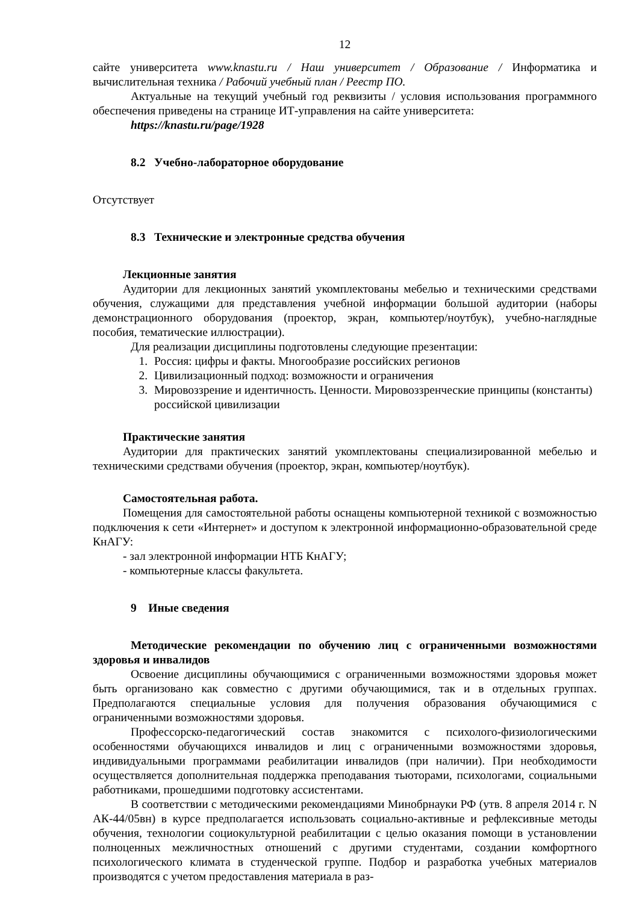12
сайте университета www.knastu.ru / Наш университет / Образование / Информатика и вычислительная техника / Рабочий учебный план / Реестр ПО.
Актуальные на текущий учебный год реквизиты / условия использования программного обеспечения приведены на странице ИТ-управления на сайте университета:
https://knastu.ru/page/1928
8.2 Учебно-лабораторное оборудование
Отсутствует
8.3 Технические и электронные средства обучения
Лекционные занятия
Аудитории для лекционных занятий укомплектованы мебелью и техническими средствами обучения, служащими для представления учебной информации большой аудитории (наборы демонстрационного оборудования (проектор, экран, компьютер/ноутбук), учебно-наглядные пособия, тематические иллюстрации).
Для реализации дисциплины подготовлены следующие презентации:
1. Россия: цифры и факты. Многообразие российских регионов
2. Цивилизационный подход: возможности и ограничения
3. Мировоззрение и идентичность. Ценности. Мировоззренческие принципы (константы) российской цивилизации
Практические занятия
Аудитории для практических занятий укомплектованы специализированной мебелью и техническими средствами обучения (проектор, экран, компьютер/ноутбук).
Самостоятельная работа.
Помещения для самостоятельной работы оснащены компьютерной техникой с возможностью подключения к сети «Интернет» и доступом к электронной информационно-образовательной среде КнАГУ:
- зал электронной информации НТБ КнАГУ;
- компьютерные классы факультета.
9 Иные сведения
Методические рекомендации по обучению лиц с ограниченными возможностями здоровья и инвалидов
Освоение дисциплины обучающимися с ограниченными возможностями здоровья может быть организовано как совместно с другими обучающимися, так и в отдельных группах. Предполагаются специальные условия для получения образования обучающимися с ограниченными возможностями здоровья.
Профессорско-педагогический состав знакомится с психолого-физиологическими особенностями обучающихся инвалидов и лиц с ограниченными возможностями здоровья, индивидуальными программами реабилитации инвалидов (при наличии). При необходимости осуществляется дополнительная поддержка преподавания тьюторами, психологами, социальными работниками, прошедшими подготовку ассистентами.
В соответствии с методическими рекомендациями Минобрнауки РФ (утв. 8 апреля 2014 г. N АК-44/05вн) в курсе предполагается использовать социально-активные и рефлексивные методы обучения, технологии социокультурной реабилитации с целью оказания помощи в установлении полноценных межличностных отношений с другими студентами, создании комфортного психологического климата в студенческой группе. Подбор и разработка учебных материалов производятся с учетом предоставления материала в раз-